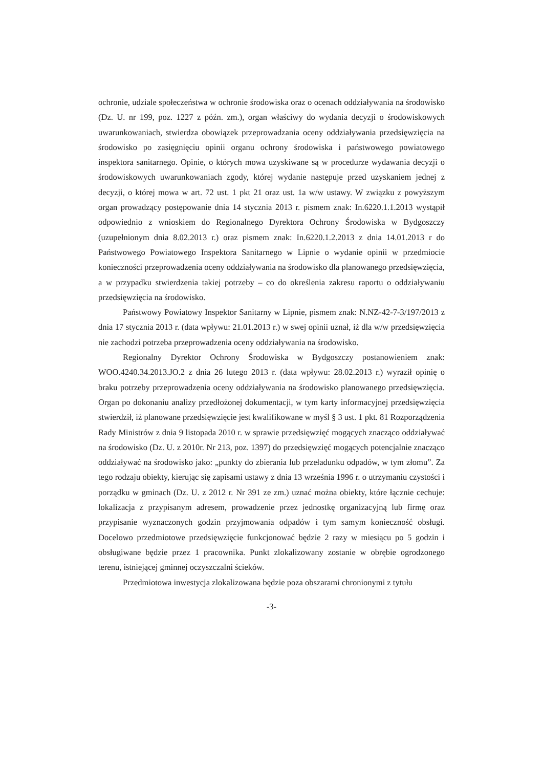ochronie, udziale społeczeństwa w ochronie środowiska oraz o ocenach oddziaływania na środowisko (Dz. U. nr 199, poz. 1227 z późn. zm.), organ właściwy do wydania decyzji o środowiskowych uwarunkowaniach, stwierdza obowiązek przeprowadzania oceny oddziaływania przedsięwzięcia na środowisko po zasięgnięciu opinii organu ochrony środowiska i państwowego powiatowego inspektora sanitarnego. Opinie, o których mowa uzyskiwane są w procedurze wydawania decyzji o środowiskowych uwarunkowaniach zgody, której wydanie następuje przed uzyskaniem jednej z decyzji, o której mowa w art. 72 ust. 1 pkt 21 oraz ust. 1a w/w ustawy. W związku z powyższym organ prowadzący postępowanie dnia 14 stycznia 2013 r. pismem znak: In.6220.1.1.2013 wystąpił odpowiednio z wnioskiem do Regionalnego Dyrektora Ochrony Środowiska w Bydgoszczy (uzupełnionym dnia 8.02.2013 r.) oraz pismem znak: In.6220.1.2.2013 z dnia 14.01.2013 r do Państwowego Powiatowego Inspektora Sanitarnego w Lipnie o wydanie opinii w przedmiocie konieczności przeprowadzenia oceny oddziaływania na środowisko dla planowanego przedsięwzięcia, a w przypadku stwierdzenia takiej potrzeby – co do określenia zakresu raportu o oddziaływaniu przedsięwzięcia na środowisko.
Państwowy Powiatowy Inspektor Sanitarny w Lipnie, pismem znak: N.NZ-42-7-3/197/2013 z dnia 17 stycznia 2013 r. (data wpływu: 21.01.2013 r.) w swej opinii uznał, iż dla w/w przedsięwzięcia nie zachodzi potrzeba przeprowadzenia oceny oddziaływania na środowisko.
Regionalny Dyrektor Ochrony Środowiska w Bydgoszczy postanowieniem znak: WOO.4240.34.2013.JO.2 z dnia 26 lutego 2013 r. (data wpływu: 28.02.2013 r.) wyraził opinię o braku potrzeby przeprowadzenia oceny oddziaływania na środowisko planowanego przedsięwzięcia. Organ po dokonaniu analizy przedłożonej dokumentacji, w tym karty informacyjnej przedsięwzięcia stwierdził, iż planowane przedsięwzięcie jest kwalifikowane w myśl § 3 ust. 1 pkt. 81 Rozporządzenia Rady Ministrów z dnia 9 listopada 2010 r. w sprawie przedsięwzięć mogących znacząco oddziaływać na środowisko (Dz. U. z 2010r. Nr 213, poz. 1397) do przedsięwzięć mogących potencjalnie znacząco oddziaływać na środowisko jako: „punkty do zbierania lub przeładunku odpadów, w tym złomu”. Za tego rodzaju obiekty, kierując się zapisami ustawy z dnia 13 września 1996 r. o utrzymaniu czystości i porządku w gminach (Dz. U. z 2012 r. Nr 391 ze zm.) uznać można obiekty, które łącznie cechuje: lokalizacja z przypisanym adresem, prowadzenie przez jednostkę organizacyjną lub firmę oraz przypisanie wyznaczonych godzin przyjmowania odpadów i tym samym konieczność obsługi. Docelowo przedmiotowe przedsięwzięcie funkcjonować będzie 2 razy w miesiącu po 5 godzin i obsługiwane będzie przez 1 pracownika. Punkt zlokalizowany zostanie w obrębie ogrodzonego terenu, istniejącej gminnej oczyszczalni ścieków.
Przedmiotowa inwestycja zlokalizowana będzie poza obszarami chronionymi z tytułu
-3-